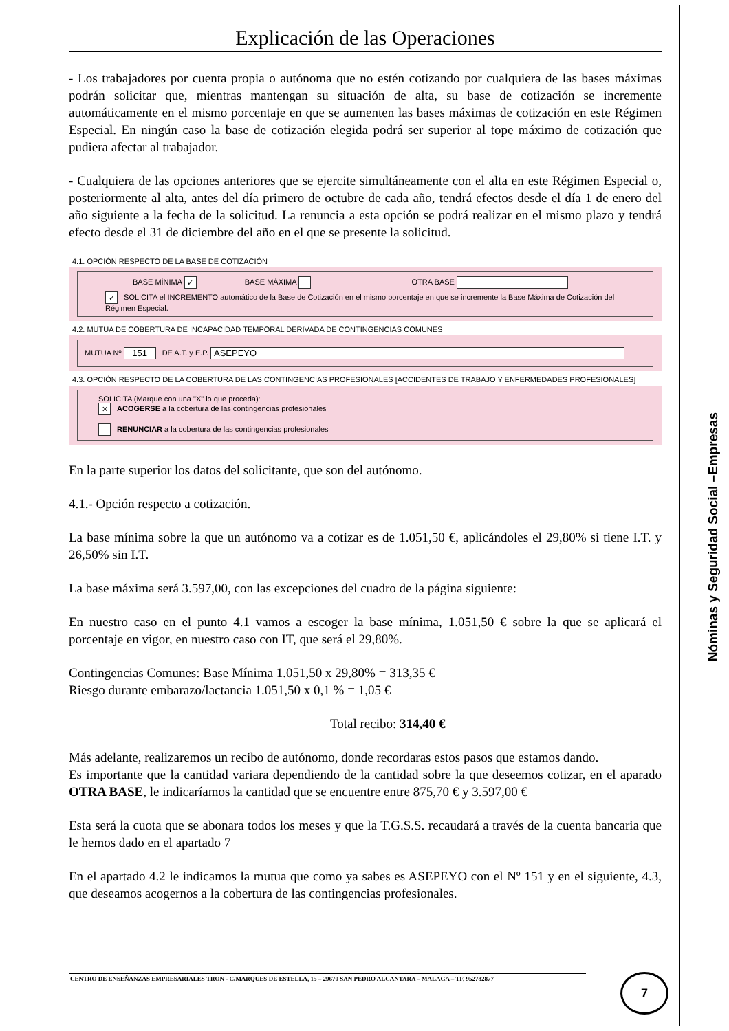Explicación de las Operaciones
- Los trabajadores por cuenta propia o autónoma que no estén cotizando por cualquiera de las bases máximas podrán solicitar que, mientras mantengan su situación de alta, su base de cotización se incremente automáticamente en el mismo porcentaje en que se aumenten las bases máximas de cotización en este Régimen Especial. En ningún caso la base de cotización elegida podrá ser superior al tope máximo de cotización que pudiera afectar al trabajador.
- Cualquiera de las opciones anteriores que se ejercite simultáneamente con el alta en este Régimen Especial o, posteriormente al alta, antes del día primero de octubre de cada año, tendrá efectos desde el día 1 de enero del año siguiente a la fecha de la solicitud. La renuncia a esta opción se podrá realizar en el mismo plazo y tendrá efecto desde el 31 de diciembre del año en el que se presente la solicitud.
4.1. OPCIÓN RESPECTO DE LA BASE DE COTIZACIÓN
BASE MÍNIMA ✓ BASE MÁXIMA OTRA BASE
✓ SOLICITA el INCREMENTO automático de la Base de Cotización en el mismo porcentaje en que se incremente la Base Máxima de Cotización del Régimen Especial.
4.2. MUTUA DE COBERTURA DE INCAPACIDAD TEMPORAL DERIVADA DE CONTINGENCIAS COMUNES
MUTUA Nº 151 DE A.T. y E.P. ASEPEYO
4.3. OPCIÓN RESPECTO DE LA COBERTURA DE LAS CONTINGENCIAS PROFESIONALES [ACCIDENTES DE TRABAJO Y ENFERMEDADES PROFESIONALES]
SOLICITA (Marque con una "X" lo que proceda):
✕ ACOGERSE a la cobertura de las contingencias profesionales
RENUNCIAR a la cobertura de las contingencias profesionales
En la parte superior los datos del solicitante, que son del autónomo.
4.1.- Opción respecto a cotización.
La base mínima sobre la que un autónomo va a cotizar es de 1.051,50 €, aplicándoles el 29,80% si tiene I.T. y 26,50% sin I.T.
La base máxima será 3.597,00, con las excepciones del cuadro de la página siguiente:
En nuestro caso en el punto 4.1 vamos a escoger la base mínima, 1.051,50 € sobre la que se aplicará el porcentaje en vigor, en nuestro caso con IT, que será el 29,80%.
Contingencias Comunes: Base Mínima 1.051,50 x 29,80% = 313,35 €
Riesgo durante embarazo/lactancia 1.051,50 x 0,1 % = 1,05 €
Total recibo: 314,40 €
Más adelante, realizaremos un recibo de autónomo, donde recordaras estos pasos que estamos dando.
Es importante que la cantidad variara dependiendo de la cantidad sobre la que deseemos cotizar, en el aparado OTRA BASE, le indicaríamos la cantidad que se encuentre entre 875,70 € y 3.597,00 €
Esta será la cuota que se abonara todos los meses y que la T.G.S.S. recaudará a través de la cuenta bancaria que le hemos dado en el apartado 7
En el apartado 4.2 le indicamos la mutua que como ya sabes es ASEPEYO con el Nº 151 y en el siguiente, 4.3, que deseamos acogernos a la cobertura de las contingencias profesionales.
Nóminas y Seguridad Social –Empresas
CENTRO DE ENSEÑANZAS EMPRESARIALES TRON - C/MARQUES DE ESTELLA, 15 – 29670 SAN PEDRO ALCANTARA – MALAGA – TF. 952782877 7